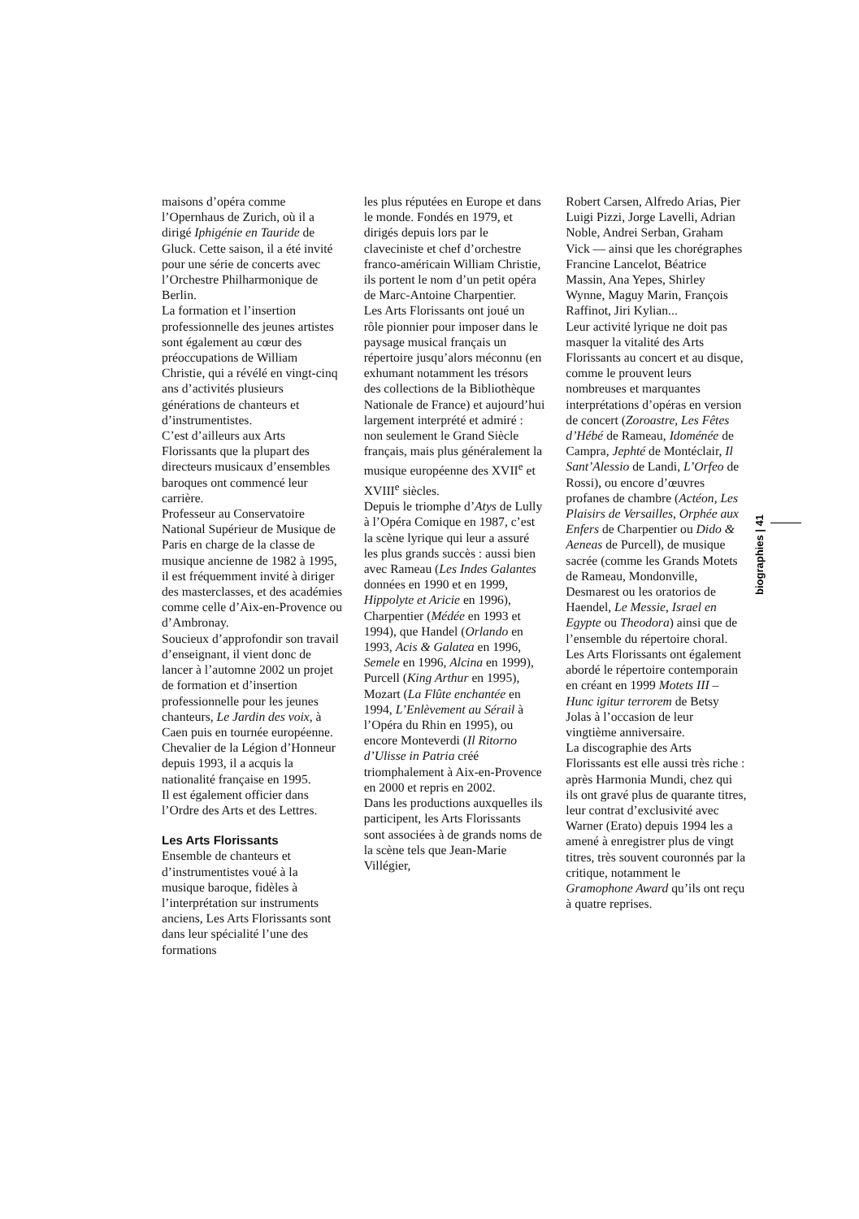maisons d’opéra comme l’Opernhaus de Zurich, où il a dirigé Iphigénie en Tauride de Gluck. Cette saison, il a été invité pour une série de concerts avec l’Orchestre Philharmonique de Berlin.
La formation et l’insertion professionnelle des jeunes artistes sont également au cœur des préoccupations de William Christie, qui a révélé en vingt-cinq ans d’activités plusieurs générations de chanteurs et d’instrumentistes.
C’est d’ailleurs aux Arts Florissants que la plupart des directeurs musicaux d’ensembles baroques ont commencé leur carrière.
Professeur au Conservatoire National Supérieur de Musique de Paris en charge de la classe de musique ancienne de 1982 à 1995, il est fréquemment invité à diriger des masterclasses, et des académies comme celle d’Aix-en-Provence ou d’Ambronay.
Soucieux d’approfondir son travail d’enseignant, il vient donc de lancer à l’automne 2002 un projet de formation et d’insertion professionnelle pour les jeunes chanteurs, Le Jardin des voix, à Caen puis en tournée européenne.
Chevalier de la Légion d’Honneur depuis 1993, il a acquis la nationalité française en 1995.
Il est également officier dans l’Ordre des Arts et des Lettres.
Les Arts Florissants
Ensemble de chanteurs et d’instrumentistes voué à la musique baroque, fidèles à l’interprétation sur instruments anciens, Les Arts Florissants sont dans leur spécialité l’une des formations
les plus réputées en Europe et dans le monde. Fondés en 1979, et dirigés depuis lors par le claveciniste et chef d’orchestre franco-américain William Christie, ils portent le nom d’un petit opéra de Marc-Antoine Charpentier.
Les Arts Florissants ont joué un rôle pionnier pour imposer dans le paysage musical français un répertoire jusqu’alors méconnu (en exhumant notamment les trésors des collections de la Bibliothèque Nationale de France) et aujourd’hui largement interprété et admiré : non seulement le Grand Siècle français, mais plus généralement la musique européenne des XVII<sup>e</sup> et XVIII<sup>e</sup> siècles.
Depuis le triomphe d’Atys de Lully à l’Opéra Comique en 1987, c’est la scène lyrique qui leur a assuré les plus grands succès : aussi bien avec Rameau (Les Indes Galantes données en 1990 et en 1999, Hippolyte et Aricie en 1996), Charpentier (Médée en 1993 et 1994), que Handel (Orlando en 1993, Acis & Galatea en 1996, Semele en 1996, Alcina en 1999), Purcell (King Arthur en 1995), Mozart (La Flûte enchantée en 1994, L’Enlèvement au Sérail à l’Opéra du Rhin en 1995), ou encore Monteverdi (Il Ritorno d’Ulisse in Patria créé triomphalement à Aix-en-Provence en 2000 et repris en 2002.
Dans les productions auxquelles ils participent, les Arts Florissants sont associées à de grands noms de la scène tels que Jean-Marie Villégier,
Robert Carsen, Alfredo Arias, Pier Luigi Pizzi, Jorge Lavelli, Adrian Noble, Andrei Serban, Graham Vick — ainsi que les chorégraphes Francine Lancelot, Béatrice Massin, Ana Yepes, Shirley Wynne, Maguy Marin, François Raffinot, Jiri Kylian...
Leur activité lyrique ne doit pas masquer la vitalité des Arts Florissants au concert et au disque, comme le prouvent leurs nombreuses et marquantes interprétations d’opéras en version de concert (Zoroastre, Les Fêtes d’Hébé de Rameau, Idoménée de Campra, Jephté de Montéclair, Il Sant’Alessio de Landi, L’Orfeo de Rossi), ou encore d’œuvres profanes de chambre (Actéon, Les Plaisirs de Versailles, Orphée aux Enfers de Charpentier ou Dido & Aeneas de Purcell), de musique sacrée (comme les Grands Motets de Rameau, Mondonville, Desmarest ou les oratorios de Haendel, Le Messie, Israel en Egypte ou Theodora) ainsi que de l’ensemble du répertoire choral. Les Arts Florissants ont également abordé le répertoire contemporain en créant en 1999 Motets III – Hunc igitur terrorem de Betsy Jolas à l’occasion de leur vingtième anniversaire.
La discographie des Arts Florissants est elle aussi très riche : après Harmonia Mundi, chez qui ils ont gravé plus de quarante titres, leur contrat d’exclusivité avec Warner (Erato) depuis 1994 les a amené à enregistrer plus de vingt titres, très souvent couronnés par la critique, notamment le Gramophone Award qu’ils ont reçu à quatre reprises.
biographies | 41